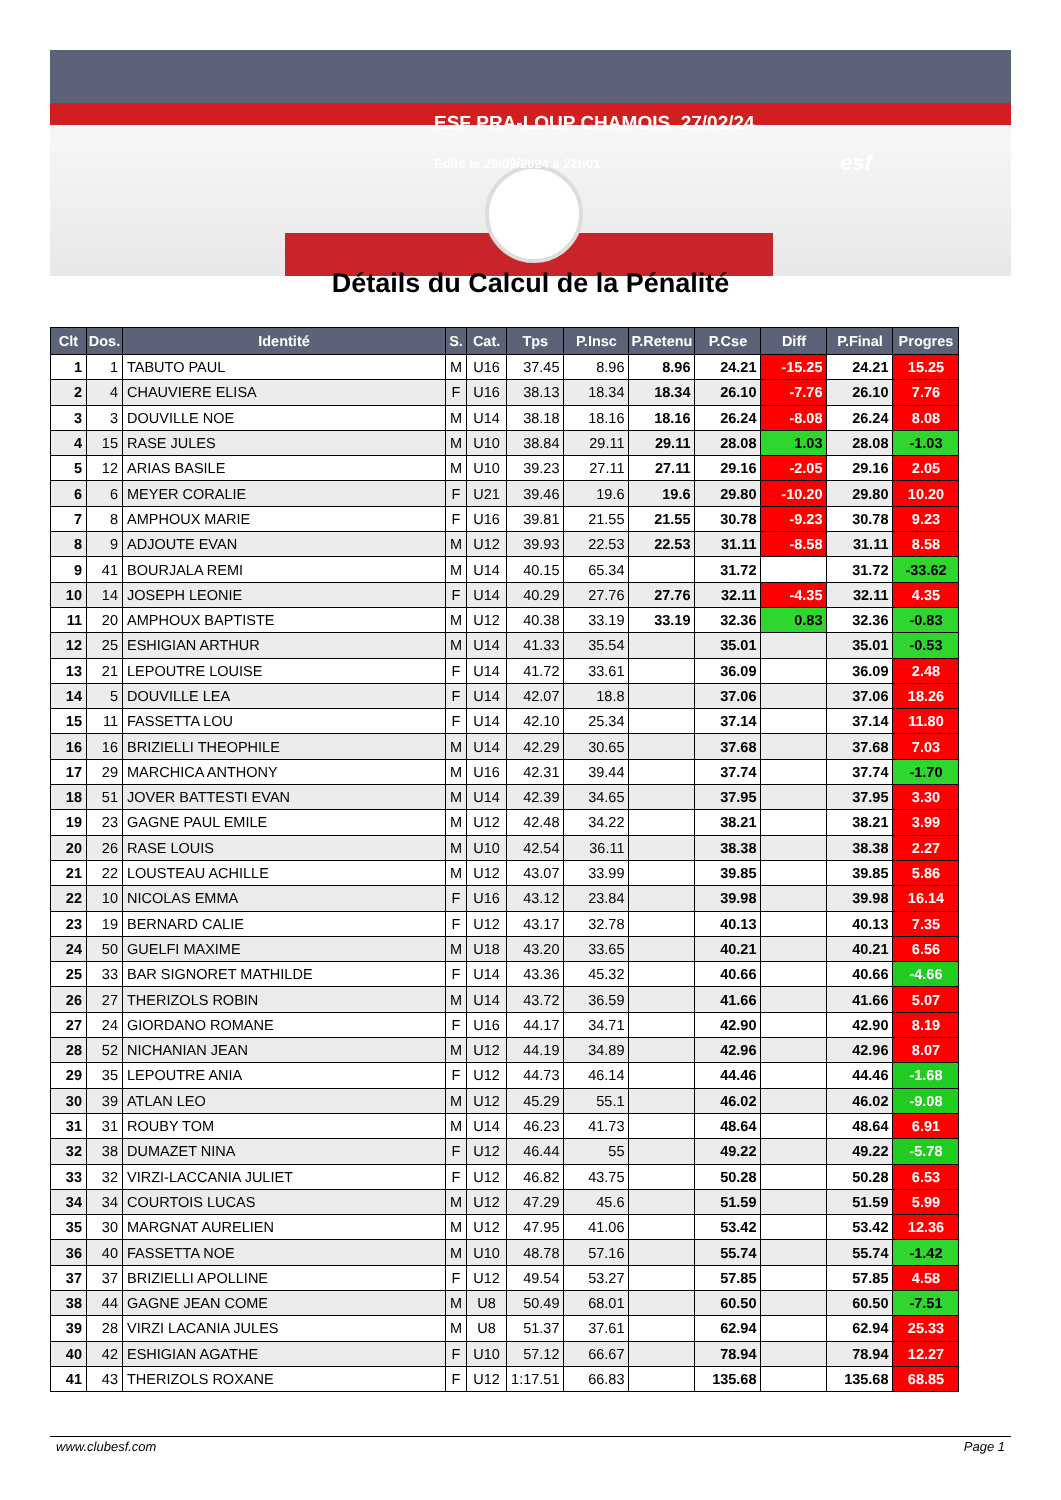ESF PRA-LOUP CHAMOIS 27/02/24
Edité le 29/09/2024 à 22h01
esf
Détails du Calcul de la Pénalité
| Clt | Dos. | Identité | S. | Cat. | Tps | P.Insc | P.Retenu | P.Cse | Diff | P.Final | Progres |
| --- | --- | --- | --- | --- | --- | --- | --- | --- | --- | --- | --- |
| 1 | 1 | TABUTO PAUL | M | U16 | 37.45 | 8.96 | 8.96 | 24.21 | -15.25 | 24.21 | 15.25 |
| 2 | 4 | CHAUVIERE ELISA | F | U16 | 38.13 | 18.34 | 18.34 | 26.10 | -7.76 | 26.10 | 7.76 |
| 3 | 3 | DOUVILLE NOE | M | U14 | 38.18 | 18.16 | 18.16 | 26.24 | -8.08 | 26.24 | 8.08 |
| 4 | 15 | RASE JULES | M | U10 | 38.84 | 29.11 | 29.11 | 28.08 | 1.03 | 28.08 | -1.03 |
| 5 | 12 | ARIAS BASILE | M | U10 | 39.23 | 27.11 | 27.11 | 29.16 | -2.05 | 29.16 | 2.05 |
| 6 | 6 | MEYER CORALIE | F | U21 | 39.46 | 19.6 | 19.6 | 29.80 | -10.20 | 29.80 | 10.20 |
| 7 | 8 | AMPHOUX MARIE | F | U16 | 39.81 | 21.55 | 21.55 | 30.78 | -9.23 | 30.78 | 9.23 |
| 8 | 9 | ADJOUTE EVAN | M | U12 | 39.93 | 22.53 | 22.53 | 31.11 | -8.58 | 31.11 | 8.58 |
| 9 | 41 | BOURJALA REMI | M | U14 | 40.15 | 65.34 | | 31.72 | | 31.72 | -33.62 |
| 10 | 14 | JOSEPH LEONIE | F | U14 | 40.29 | 27.76 | 27.76 | 32.11 | -4.35 | 32.11 | 4.35 |
| 11 | 20 | AMPHOUX BAPTISTE | M | U12 | 40.38 | 33.19 | 33.19 | 32.36 | 0.83 | 32.36 | -0.83 |
| 12 | 25 | ESHIGIAN ARTHUR | M | U14 | 41.33 | 35.54 | | 35.01 | | 35.01 | -0.53 |
| 13 | 21 | LEPOUTRE LOUISE | F | U14 | 41.72 | 33.61 | | 36.09 | | 36.09 | 2.48 |
| 14 | 5 | DOUVILLE LEA | F | U14 | 42.07 | 18.8 | | 37.06 | | 37.06 | 18.26 |
| 15 | 11 | FASSETTA LOU | F | U14 | 42.10 | 25.34 | | 37.14 | | 37.14 | 11.80 |
| 16 | 16 | BRIZIELLI THEOPHILE | M | U14 | 42.29 | 30.65 | | 37.68 | | 37.68 | 7.03 |
| 17 | 29 | MARCHICA ANTHONY | M | U16 | 42.31 | 39.44 | | 37.74 | | 37.74 | -1.70 |
| 18 | 51 | JOVER BATTESTI EVAN | M | U14 | 42.39 | 34.65 | | 37.95 | | 37.95 | 3.30 |
| 19 | 23 | GAGNE PAUL EMILE | M | U12 | 42.48 | 34.22 | | 38.21 | | 38.21 | 3.99 |
| 20 | 26 | RASE LOUIS | M | U10 | 42.54 | 36.11 | | 38.38 | | 38.38 | 2.27 |
| 21 | 22 | LOUSTEAU ACHILLE | M | U12 | 43.07 | 33.99 | | 39.85 | | 39.85 | 5.86 |
| 22 | 10 | NICOLAS EMMA | F | U16 | 43.12 | 23.84 | | 39.98 | | 39.98 | 16.14 |
| 23 | 19 | BERNARD CALIE | F | U12 | 43.17 | 32.78 | | 40.13 | | 40.13 | 7.35 |
| 24 | 50 | GUELFI MAXIME | M | U18 | 43.20 | 33.65 | | 40.21 | | 40.21 | 6.56 |
| 25 | 33 | BAR SIGNORET MATHILDE | F | U14 | 43.36 | 45.32 | | 40.66 | | 40.66 | -4.66 |
| 26 | 27 | THERIZOLS ROBIN | M | U14 | 43.72 | 36.59 | | 41.66 | | 41.66 | 5.07 |
| 27 | 24 | GIORDANO ROMANE | F | U16 | 44.17 | 34.71 | | 42.90 | | 42.90 | 8.19 |
| 28 | 52 | NICHANIAN JEAN | M | U12 | 44.19 | 34.89 | | 42.96 | | 42.96 | 8.07 |
| 29 | 35 | LEPOUTRE ANIA | F | U12 | 44.73 | 46.14 | | 44.46 | | 44.46 | -1.68 |
| 30 | 39 | ATLAN LEO | M | U12 | 45.29 | 55.1 | | 46.02 | | 46.02 | -9.08 |
| 31 | 31 | ROUBY TOM | M | U14 | 46.23 | 41.73 | | 48.64 | | 48.64 | 6.91 |
| 32 | 38 | DUMAZET NINA | F | U12 | 46.44 | 55 | | 49.22 | | 49.22 | -5.78 |
| 33 | 32 | VIRZI-LACCANIA JULIET | F | U12 | 46.82 | 43.75 | | 50.28 | | 50.28 | 6.53 |
| 34 | 34 | COURTOIS LUCAS | M | U12 | 47.29 | 45.6 | | 51.59 | | 51.59 | 5.99 |
| 35 | 30 | MARGNAT AURELIEN | M | U12 | 47.95 | 41.06 | | 53.42 | | 53.42 | 12.36 |
| 36 | 40 | FASSETTA NOE | M | U10 | 48.78 | 57.16 | | 55.74 | | 55.74 | -1.42 |
| 37 | 37 | BRIZIELLI APOLLINE | F | U12 | 49.54 | 53.27 | | 57.85 | | 57.85 | 4.58 |
| 38 | 44 | GAGNE JEAN COME | M | U8 | 50.49 | 68.01 | | 60.50 | | 60.50 | -7.51 |
| 39 | 28 | VIRZI LACANIA JULES | M | U8 | 51.37 | 37.61 | | 62.94 | | 62.94 | 25.33 |
| 40 | 42 | ESHIGIAN AGATHE | F | U10 | 57.12 | 66.67 | | 78.94 | | 78.94 | 12.27 |
| 41 | 43 | THERIZOLS ROXANE | F | U12 | 1:17.51 | 66.83 | | 135.68 | | 135.68 | 68.85 |
www.clubesf.com Page 1